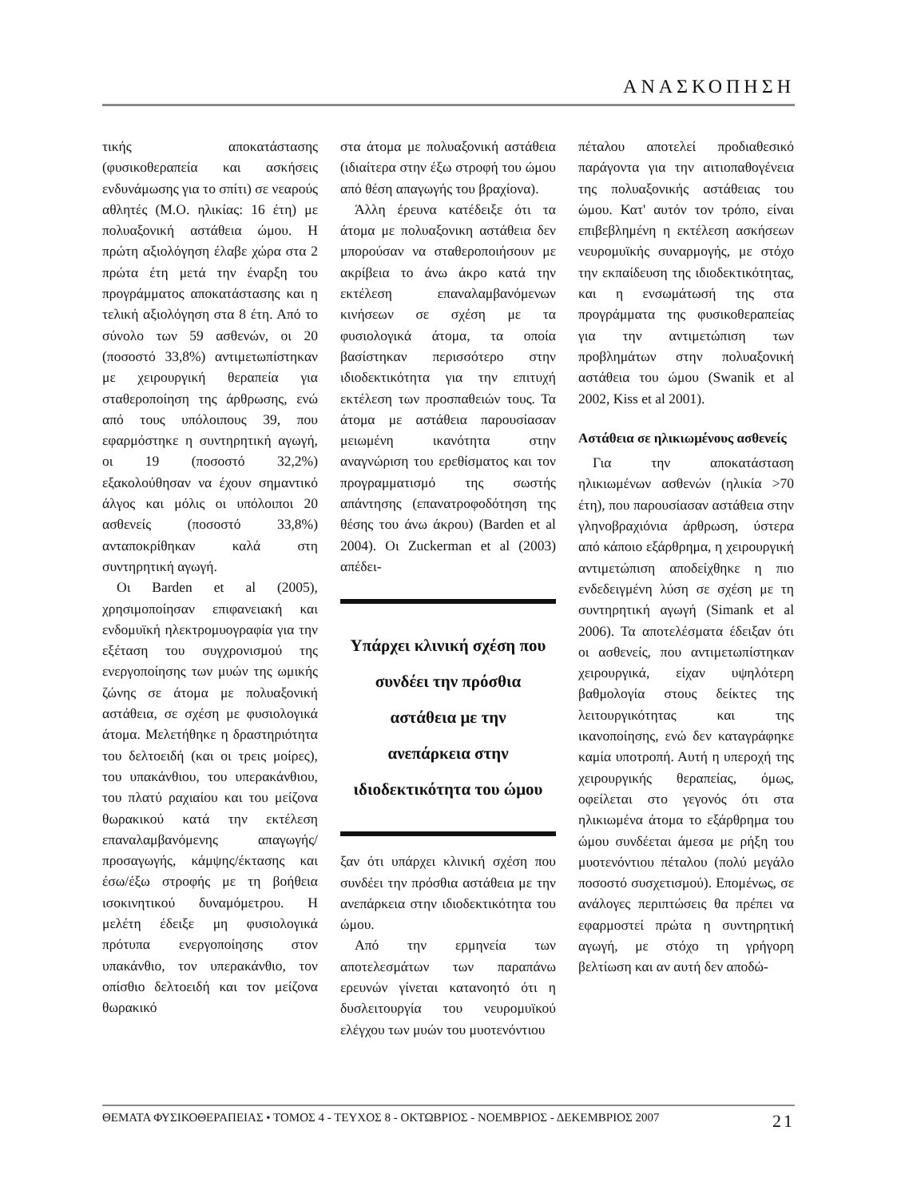ΑΝΑΣΚΟΠΗΣΗ
τικής αποκατάστασης (φυσικοθεραπεία και ασκήσεις ενδυνάμωσης για το σπίτι) σε νεαρούς αθλητές (Μ.Ο. ηλικίας: 16 έτη) με πολυαξονική αστάθεια ώμου. Η πρώτη αξιολόγηση έλαβε χώρα στα 2 πρώτα έτη μετά την έναρξη του προγράμματος αποκατάστασης και η τελική αξιολόγηση στα 8 έτη. Από το σύνολο των 59 ασθενών, οι 20 (ποσοστό 33,8%) αντιμετωπίστηκαν με χειρουργική θεραπεία για σταθεροποίηση της άρθρωσης, ενώ από τους υπόλοιπους 39, που εφαρμόστηκε η συντηρητική αγωγή, οι 19 (ποσοστό 32,2%) εξακολούθησαν να έχουν σημαντικό άλγος και μόλις οι υπόλοιποι 20 ασθενείς (ποσοστό 33,8%) ανταποκρίθηκαν καλά στη συντηρητική αγωγή.
Οι Barden et al (2005), χρησιμοποίησαν επιφανειακή και ενδομυϊκή ηλεκτρομυογραφία για την εξέταση του συγχρονισμού της ενεργοποίησης των μυών της ωμικής ζώνης σε άτομα με πολυαξονική αστάθεια, σε σχέση με φυσιολογικά άτομα. Μελετήθηκε η δραστηριότητα του δελτοειδή (και οι τρεις μοίρες), του υπακάνθιου, του υπερακάνθιου, του πλατύ ραχιαίου και του μείζονα θωρακικού κατά την εκτέλεση επαναλαμβανόμενης απαγωγής/προσαγωγής, κάμψης/έκτασης και έσω/έξω στροφής με τη βοήθεια ισοκινητικού δυναμόμετρου. Η μελέτη έδειξε μη φυσιολογικά πρότυπα ενεργοποίησης στον υπακάνθιο, τον υπερακάνθιο, τον οπίσθιο δελτοειδή και τον μείζονα θωρακικό
στα άτομα με πολυαξονική αστάθεια (ιδιαίτερα στην έξω στροφή του ώμου από θέση απαγωγής του βραχίονα).
Άλλη έρευνα κατέδειξε ότι τα άτομα με πολυαξονικη αστάθεια δεν μπορούσαν να σταθεροποιήσουν με ακρίβεια το άνω άκρο κατά την εκτέλεση επαναλαμβανόμενων κινήσεων σε σχέση με τα φυσιολογικά άτομα, τα οποία βασίστηκαν περισσότερο στην ιδιοδεκτικότητα για την επιτυχή εκτέλεση των προσπαθειών τους. Τα άτομα με αστάθεια παρουσίασαν μειωμένη ικανότητα στην αναγνώριση του ερεθίσματος και τον προγραμματισμό της σωστής απάντησης (επανατροφοδότηση της θέσης του άνω άκρου) (Barden et al 2004). Οι Zuckerman et al (2003) απέδει-
Υπάρχει κλινική σχέση που συνδέει την πρόσθια αστάθεια με την ανεπάρκεια στην ιδιοδεκτικότητα του ώμου
ξαν ότι υπάρχει κλινική σχέση που συνδέει την πρόσθια αστάθεια με την ανεπάρκεια στην ιδιοδεκτικότητα του ώμου.
Από την ερμηνεία των αποτελεσμάτων των παραπάνω ερευνών γίνεται κατανοητό ότι η δυσλειτουργία του νευρομυϊκού ελέγχου των μυών του μυοτενόντιου
πέταλου αποτελεί προδιαθεσικό παράγοντα για την αιτιοπαθογένεια της πολυαξονικής αστάθειας του ώμου. Κατ' αυτόν τον τρόπο, είναι επιβεβλημένη η εκτέλεση ασκήσεων νευρομυϊκής συναρμογής, με στόχο την εκπαίδευση της ιδιοδεκτικότητας, και η ενσωμάτωσή της στα προγράμματα της φυσικοθεραπείας για την αντιμετώπιση των προβλημάτων στην πολυαξονική αστάθεια του ώμου (Swanik et al 2002, Kiss et al 2001).
Αστάθεια σε ηλικιωμένους ασθενείς
Για την αποκατάσταση ηλικιωμένων ασθενών (ηλικία >70 έτη), που παρουσίασαν αστάθεια στην γληνοβραχιόνια άρθρωση, ύστερα από κάποιο εξάρθρημα, η χειρουργική αντιμετώπιση αποδείχθηκε η πιο ενδεδειγμένη λύση σε σχέση με τη συντηρητική αγωγή (Simank et al 2006). Τα αποτελέσματα έδειξαν ότι οι ασθενείς, που αντιμετωπίστηκαν χειρουργικά, είχαν υψηλότερη βαθμολογία στους δείκτες της λειτουργικότητας και της ικανοποίησης, ενώ δεν καταγράφηκε καμία υποτροπή. Αυτή η υπεροχή της χειρουργικής θεραπείας, όμως, οφείλεται στο γεγονός ότι στα ηλικιωμένα άτομα το εξάρθρημα του ώμου συνδέεται άμεσα με ρήξη του μυοτενόντιου πέταλου (πολύ μεγάλο ποσοστό συσχετισμού). Επομένως, σε ανάλογες περιπτώσεις θα πρέπει να εφαρμοστεί πρώτα η συντηρητική αγωγή, με στόχο τη γρήγορη βελτίωση και αν αυτή δεν αποδώ-
ΘΕΜΑΤΑ ΦΥΣΙΚΟΘΕΡΑΠΕΙΑΣ • ΤΟΜΟΣ 4 - ΤΕΥΧΟΣ 8 - ΟΚΤΩΒΡΙΟΣ - ΝΟΕΜΒΡΙΟΣ - ΔΕΚΕΜΒΡΙΟΣ 2007 21